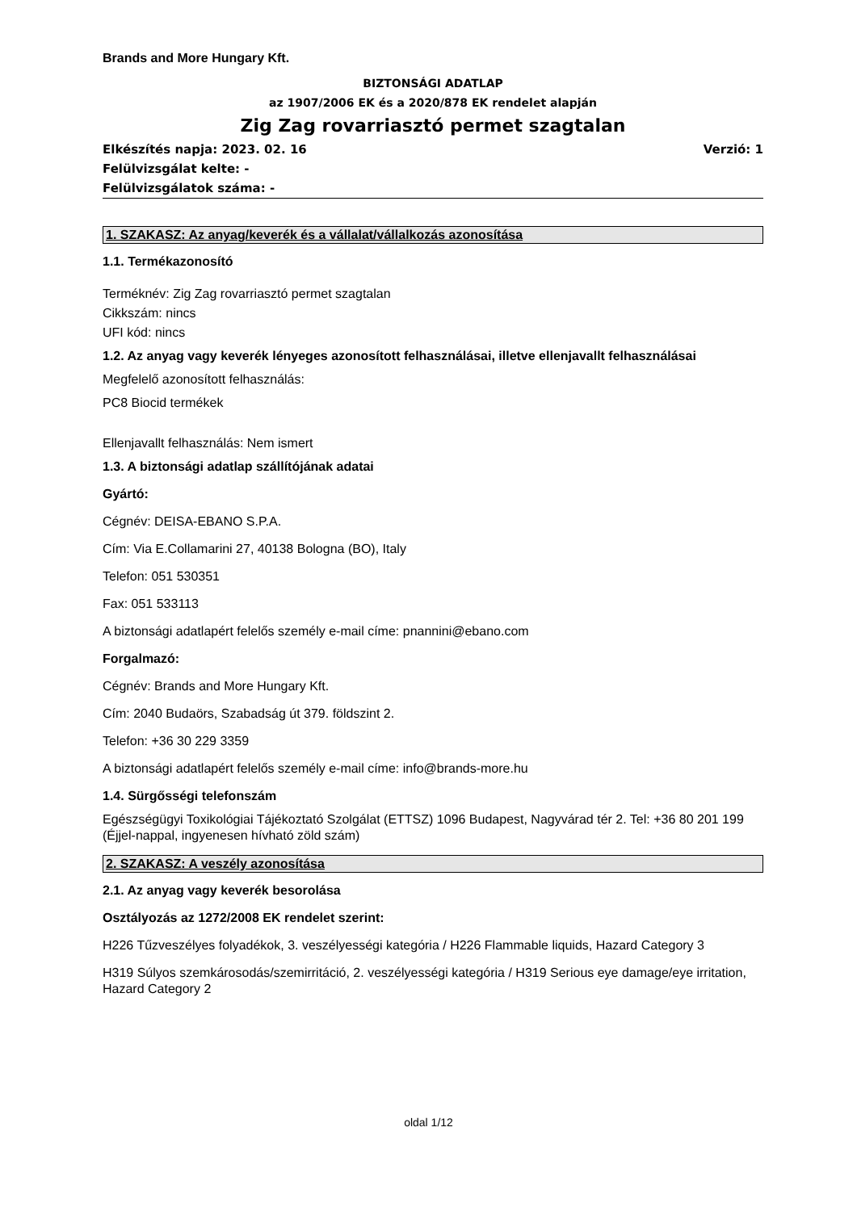Brands and More Hungary Kft.
BIZTONSÁGI ADATLAP
az 1907/2006 EK és a 2020/878 EK rendelet alapján
Zig Zag rovarriasztó permet szagtalan
Elkészítés napja: 2023. 02. 16 Verzió: 1
Felülvizsgálat kelte: -
Felülvizsgálatok száma: -
1. SZAKASZ: Az anyag/keverék és a vállalat/vállalkozás azonosítása
1.1. Termékazonosító
Terméknév: Zig Zag rovarriasztó permet szagtalan
Cikkszám: nincs
UFI kód: nincs
1.2. Az anyag vagy keverék lényeges azonosított felhasználásai, illetve ellenjavallt felhasználásai
Megfelelő azonosított felhasználás:
PC8 Biocid termékek
Ellenjavallt felhasználás: Nem ismert
1.3. A biztonsági adatlap szállítójának adatai
Gyártó:
Cégnév: DEISA-EBANO S.P.A.
Cím: Via E.Collamarini 27, 40138 Bologna (BO), Italy
Telefon: 051 530351
Fax: 051 533113
A biztonsági adatlapért felelős személy e-mail címe: pnannini@ebano.com
Forgalmazó:
Cégnév: Brands and More Hungary Kft.
Cím: 2040 Budaörs, Szabadság út 379. földszint 2.
Telefon: +36 30 229 3359
A biztonsági adatlapért felelős személy e-mail címe: info@brands-more.hu
1.4. Sürgősségi telefonszám
Egészségügyi Toxikológiai Tájékoztató Szolgálat (ETTSZ) 1096 Budapest, Nagyvárad tér 2. Tel: +36 80 201 199 (Éjjel-nappal, ingyenesen hívható zöld szám)
2. SZAKASZ: A veszély azonosítása
2.1. Az anyag vagy keverék besorolása
Osztályozás az 1272/2008 EK rendelet szerint:
H226 Tűzveszélyes folyadékok, 3. veszélyességi kategória / H226 Flammable liquids, Hazard Category 3
H319 Súlyos szemkárosodás/szemirritáció, 2. veszélyességi kategória / H319 Serious eye damage/eye irritation, Hazard Category 2
oldal 1/12